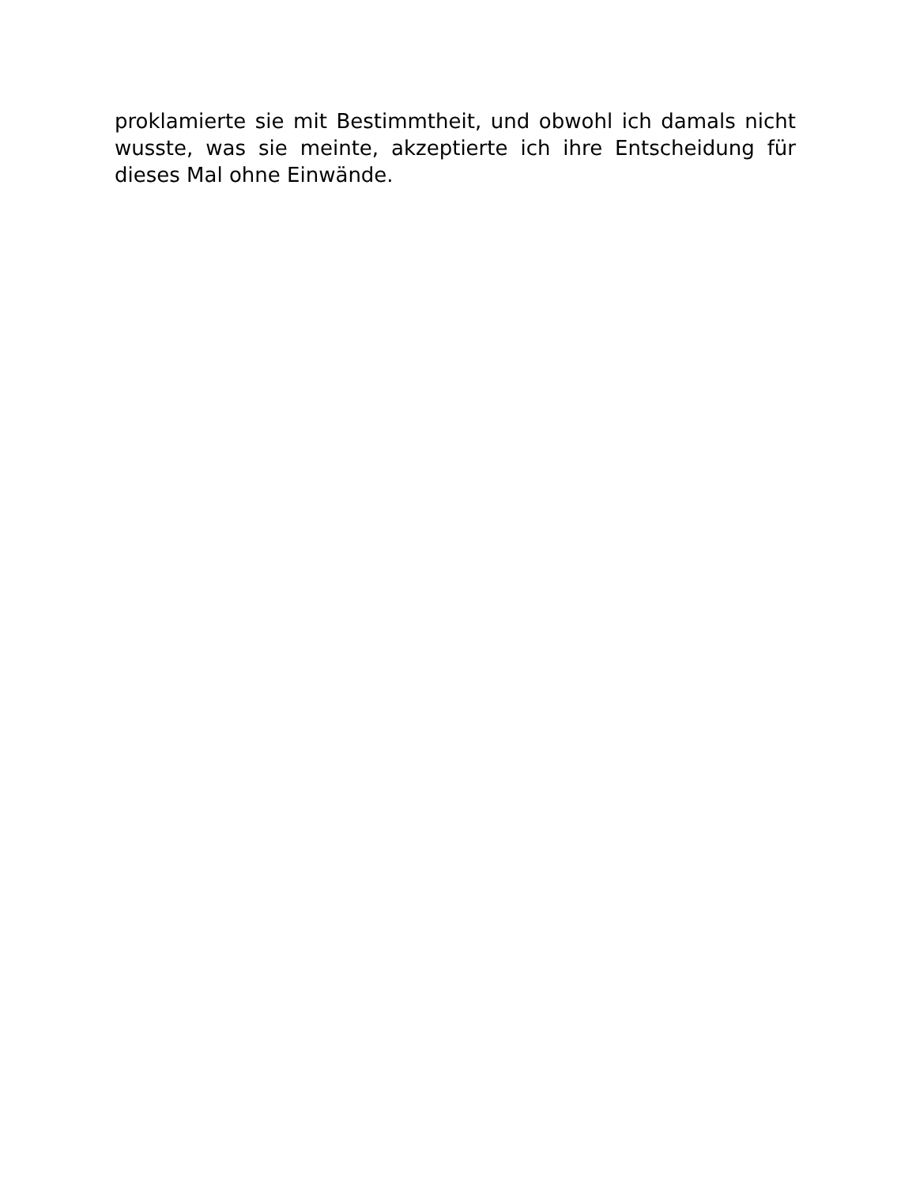proklamierte sie mit Bestimmtheit, und obwohl ich damals nicht wusste, was sie meinte, akzeptierte ich ihre Entscheidung für dieses Mal ohne Einwände.